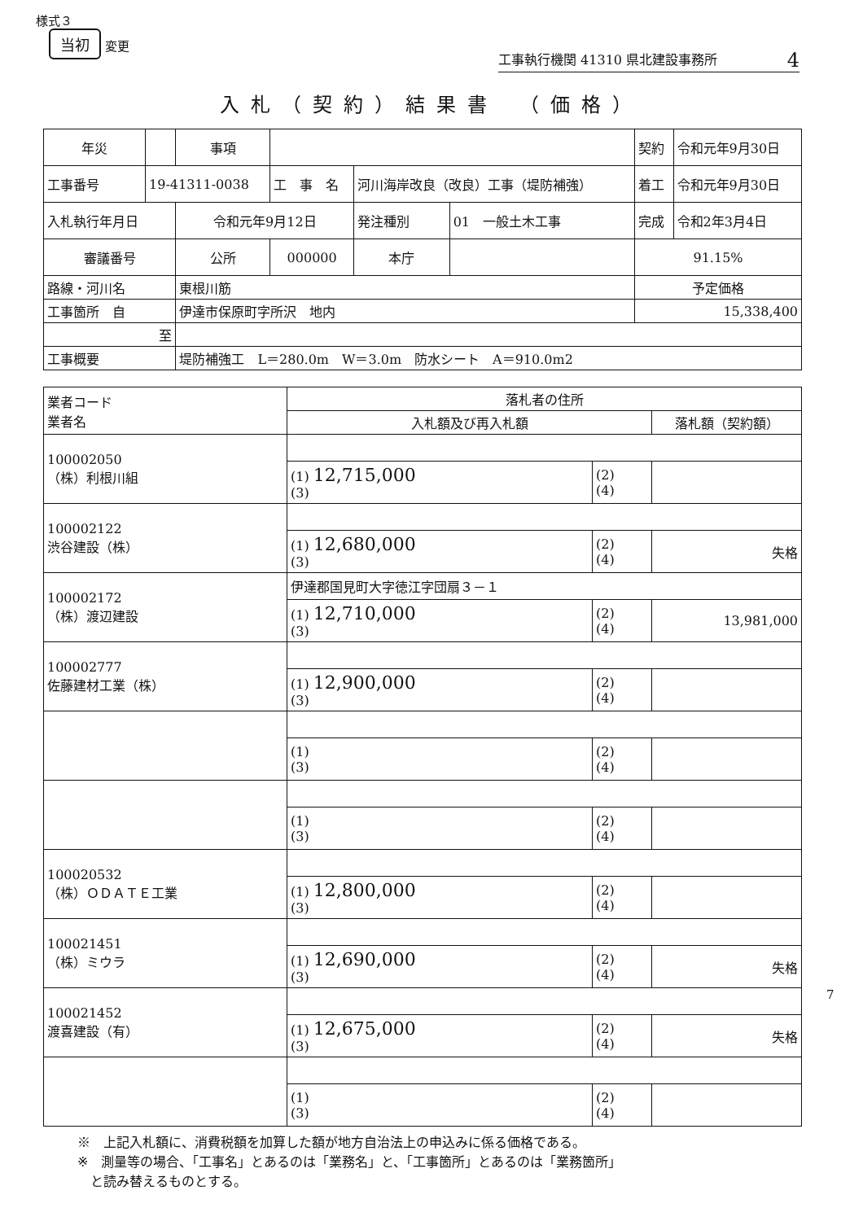様式３
当初 変更
工事執行機関 41310 県北建設事務所 4
入札（契約）結果書　（価格）
| 年災 | | 事項 | | | | 契約 | 令和元年9月30日 |
| 工事番号 | 19-41311-0038 | | 工 事 名 | 河川海岸改良（改良）工事（堤防補強） | | 着工 | 令和元年9月30日 |
| 入札執行年月日 | | 令和元年9月12日 | | 発注種別 | 01 一般土木工事 | 完成 | 令和2年3月4日 |
| 審議番号 | | 公所 | 000000 | 本庁 | | 91.15% | |
| 路線・河川名 | | 東根川筋 | | | | 予定価格 | |
| 工事箇所 自 | | 伊達市保原町字所沢 地内 | | | | 15,338,400 | |
| 至 | | | | | | | |
| 工事概要 | | 堤防補強工 L＝280.0m W＝3.0m 防水シート A＝910.0m2 | | | | | |
| 業者コード 業者名 | 落札者の住所 | | |
| | 入札額及び再入札額 | | 落札額（契約額） |
| 100002050 （株）利根川組 | | | |
| | (1) 12,715,000 (3) | (2) (4) | |
| 100002122 渋谷建設（株） | | | |
| | (1) 12,680,000 (3) | (2) (4) | 失格 |
| 100002172 （株）渡辺建設 | 伊達郡国見町大字徳江字団扇３－１ | | |
| | (1) 12,710,000 (3) | (2) (4) | 13,981,000 |
| 100002777 佐藤建材工業（株） | | | |
| | (1) 12,900,000 (3) | (2) (4) | |
| | (1) (3) | (2) (4) | |
| | (1) (3) | (2) (4) | |
| 100020532 （株）ＯＤＡＴＥ工業 | | | |
| | (1) 12,800,000 (3) | (2) (4) | |
| 100021451 （株）ミウラ | | | |
| | (1) 12,690,000 (3) | (2) (4) | 失格 |
| 100021452 渡喜建設（有） | | | |
| | (1) 12,675,000 (3) | (2) (4) | 失格 |
| | (1) (3) | (2) (4) | |
※　上記入札額に、消費税額を加算した額が地方自治法上の申込みに係る価格である。
※　測量等の場合、「工事名」とあるのは「業務名」と、「工事箇所」とあるのは「業務箇所」
　と読み替えるものとする。
7